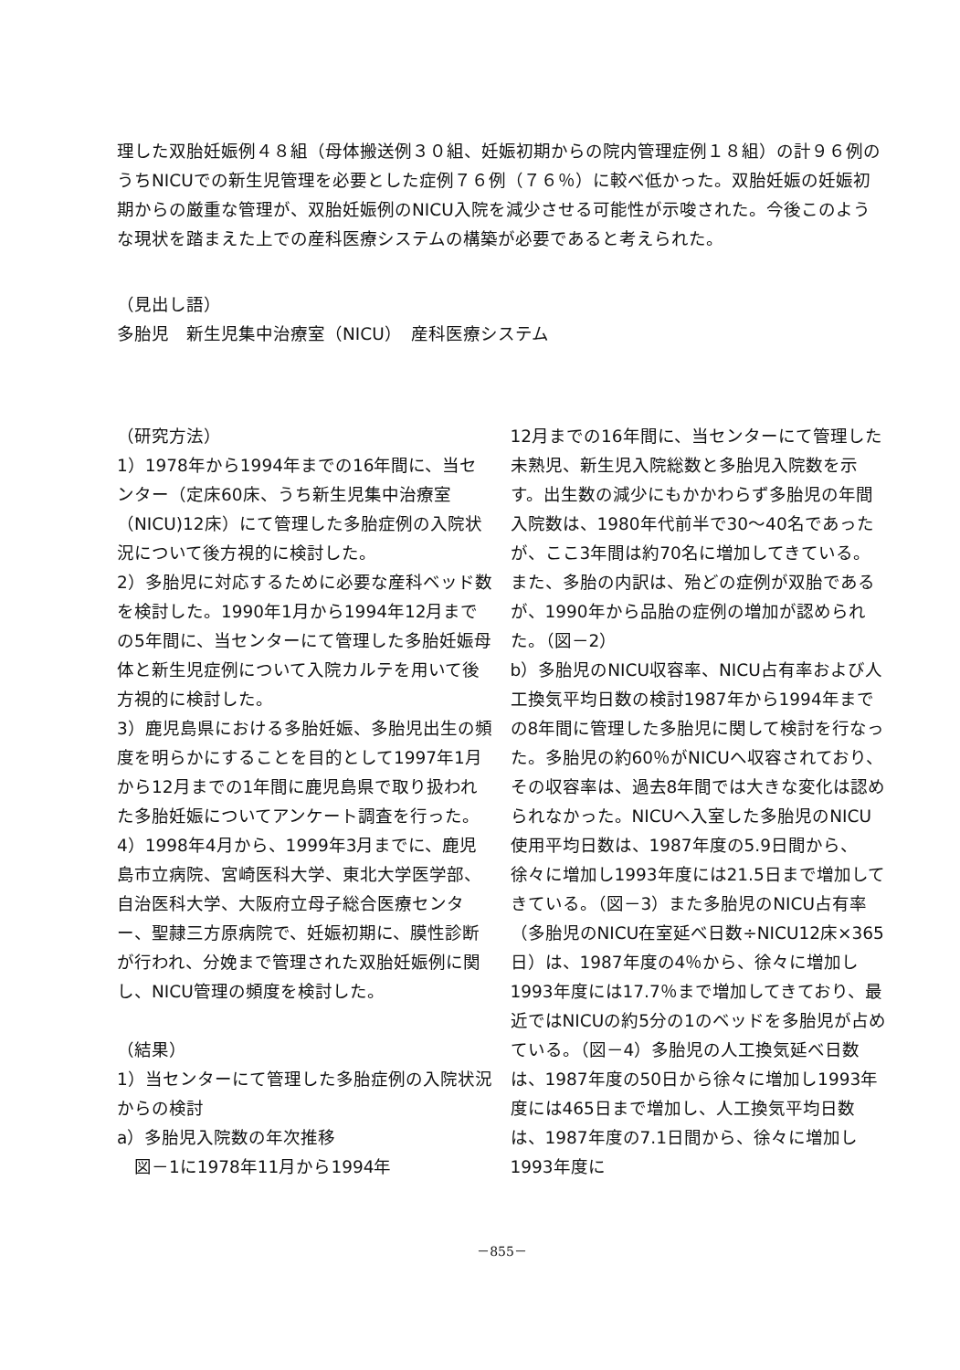理した双胎妊娠例４８組（母体搬送例３０組、妊娠初期からの院内管理症例１８組）の計９６例のうちNICUでの新生児管理を必要とした症例７６例（７６％）に較べ低かった。双胎妊娠の妊娠初期からの厳重な管理が、双胎妊娠例のNICU入院を減少させる可能性が示唆された。今後このような現状を踏まえた上での産科医療システムの構築が必要であると考えられた。
（見出し語）
多胎児　新生児集中治療室（NICU）　産科医療システム
（研究方法）
1）1978年から1994年までの16年間に、当センター（定床60床、うち新生児集中治療室（NICU)12床）にて管理した多胎症例の入院状況について後方視的に検討した。
2）多胎児に対応するために必要な産科ベッド数を検討した。1990年1月から1994年12月までの5年間に、当センターにて管理した多胎妊娠母体と新生児症例について入院カルテを用いて後方視的に検討した。
3）鹿児島県における多胎妊娠、多胎児出生の頻度を明らかにすることを目的として1997年1月から12月までの1年間に鹿児島県で取り扱われた多胎妊娠についてアンケート調査を行った。
4）1998年4月から、1999年3月までに、鹿児島市立病院、宮崎医科大学、東北大学医学部、自治医科大学、大阪府立母子総合医療センター、聖隷三方原病院で、妊娠初期に、膜性診断が行われ、分娩まで管理された双胎妊娠例に関し、NICU管理の頻度を検討した。
（結果）
1）当センターにて管理した多胎症例の入院状況からの検討
a）多胎児入院数の年次推移
　図－1に1978年11月から1994年
12月までの16年間に、当センターにて管理した未熟児、新生児入院総数と多胎児入院数を示す。出生数の減少にもかかわらず多胎児の年間入院数は、1980年代前半で30～40名であったが、ここ3年間は約70名に増加してきている。また、多胎の内訳は、殆どの症例が双胎であるが、1990年から品胎の症例の増加が認められた。（図－2）
b）多胎児のNICU収容率、NICU占有率および人工換気平均日数の検討1987年から1994年までの8年間に管理した多胎児に関して検討を行なった。多胎児の約60％がNICUへ収容されており、その収容率は、過去8年間では大きな変化は認められなかった。NICUへ入室した多胎児のNICU使用平均日数は、1987年度の5.9日間から、徐々に増加し1993年度には21.5日まで増加してきている。（図－3）また多胎児のNICU占有率（多胎児のNICU在室延べ日数÷NICU12床×365日）は、1987年度の4％から、徐々に増加し1993年度には17.7％まで増加してきており、最近ではNICUの約5分の1のベッドを多胎児が占めている。（図－4）多胎児の人工換気延べ日数は、1987年度の50日から徐々に増加し1993年度には465日まで増加し、人工換気平均日数は、1987年度の7.1日間から、徐々に増加し1993年度に
－855－